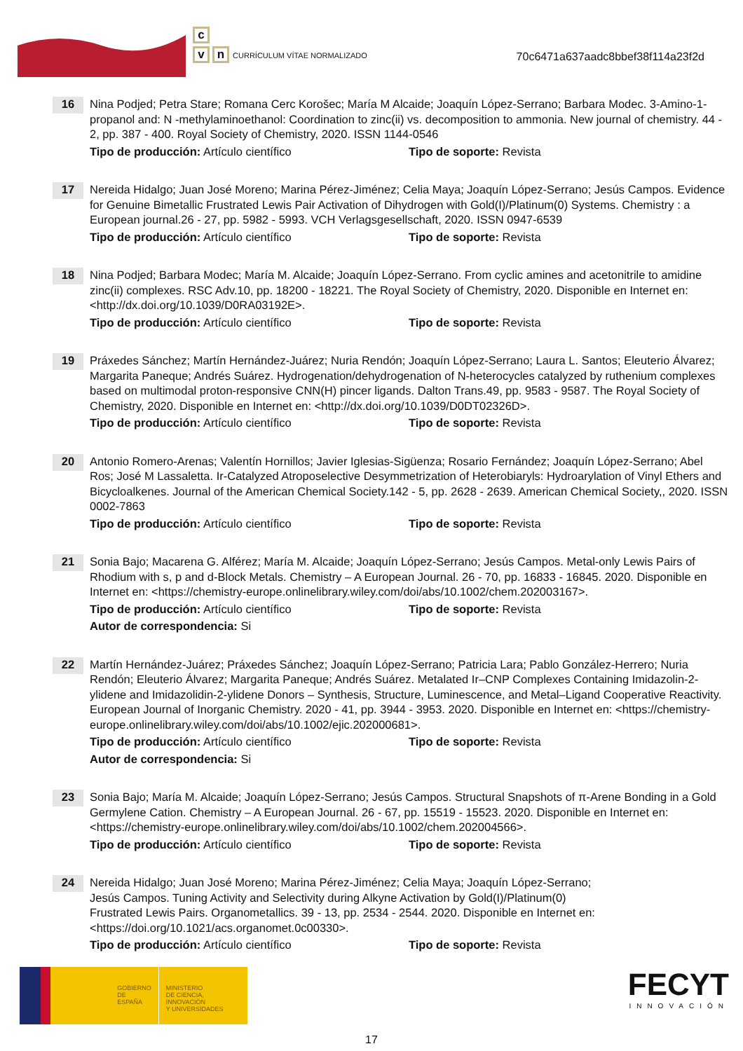c
vn CURRÍCULUM VÍTAE NORMALIZADO
70c6471a637aadc8bbef38f114a23f2d
16
Nina Podjed; Petra Stare; Romana Cerc Korošec; María M Alcaide; Joaquín López-Serrano; Barbara Modec. 3-Amino-1-propanol and: N -methylaminoethanol: Coordination to zinc(ii) vs. decomposition to ammonia. New journal of chemistry. 44 - 2, pp. 387 - 400. Royal Society of Chemistry, 2020. ISSN 1144-0546
Tipo de producción: Artículo científico Tipo de soporte: Revista
17
Nereida Hidalgo; Juan José Moreno; Marina Pérez-Jiménez; Celia Maya; Joaquín López-Serrano; Jesús Campos. Evidence for Genuine Bimetallic Frustrated Lewis Pair Activation of Dihydrogen with Gold(I)/Platinum(0) Systems. Chemistry : a European journal.26 - 27, pp. 5982 - 5993. VCH Verlagsgesellschaft, 2020. ISSN 0947-6539
Tipo de producción: Artículo científico Tipo de soporte: Revista
18
Nina Podjed; Barbara Modec; María M. Alcaide; Joaquín López-Serrano. From cyclic amines and acetonitrile to amidine zinc(ii) complexes. RSC Adv.10, pp. 18200 - 18221. The Royal Society of Chemistry, 2020. Disponible en Internet en: <http://dx.doi.org/10.1039/D0RA03192E>.
Tipo de producción: Artículo científico Tipo de soporte: Revista
19
Práxedes Sánchez; Martín Hernández-Juárez; Nuria Rendón; Joaquín López-Serrano; Laura L. Santos; Eleuterio Álvarez; Margarita Paneque; Andrés Suárez. Hydrogenation/dehydrogenation of N-heterocycles catalyzed by ruthenium complexes based on multimodal proton-responsive CNN(H) pincer ligands. Dalton Trans.49, pp. 9583 - 9587. The Royal Society of Chemistry, 2020. Disponible en Internet en: <http://dx.doi.org/10.1039/D0DT02326D>.
Tipo de producción: Artículo científico Tipo de soporte: Revista
20
Antonio Romero-Arenas; Valentín Hornillos; Javier Iglesias-Sigüenza; Rosario Fernández; Joaquín López-Serrano; Abel Ros; José M Lassaletta. Ir-Catalyzed Atroposelective Desymmetrization of Heterobiaryls: Hydroarylation of Vinyl Ethers and Bicycloalkenes. Journal of the American Chemical Society.142 - 5, pp. 2628 - 2639. American Chemical Society,, 2020. ISSN 0002-7863
Tipo de producción: Artículo científico Tipo de soporte: Revista
21
Sonia Bajo; Macarena G. Alférez; María M. Alcaide; Joaquín López-Serrano; Jesús Campos. Metal-only Lewis Pairs of Rhodium with s, p and d-Block Metals. Chemistry – A European Journal. 26 - 70, pp. 16833 - 16845. 2020. Disponible en Internet en: <https://chemistry-europe.onlinelibrary.wiley.com/doi/abs/10.1002/chem.202003167>.
Tipo de producción: Artículo científico Tipo de soporte: Revista
Autor de correspondencia: Si
22
Martín Hernández-Juárez; Práxedes Sánchez; Joaquín López-Serrano; Patricia Lara; Pablo González-Herrero; Nuria Rendón; Eleuterio Álvarez; Margarita Paneque; Andrés Suárez. Metalated Ir–CNP Complexes Containing Imidazolin-2-ylidene and Imidazolidin-2-ylidene Donors – Synthesis, Structure, Luminescence, and Metal–Ligand Cooperative Reactivity. European Journal of Inorganic Chemistry. 2020 - 41, pp. 3944 - 3953. 2020. Disponible en Internet en: <https://chemistry-europe.onlinelibrary.wiley.com/doi/abs/10.1002/ejic.202000681>.
Tipo de producción: Artículo científico Tipo de soporte: Revista
Autor de correspondencia: Si
23
Sonia Bajo; María M. Alcaide; Joaquín López-Serrano; Jesús Campos. Structural Snapshots of π-Arene Bonding in a Gold Germylene Cation. Chemistry – A European Journal. 26 - 67, pp. 15519 - 15523. 2020. Disponible en Internet en: <https://chemistry-europe.onlinelibrary.wiley.com/doi/abs/10.1002/chem.202004566>.
Tipo de producción: Artículo científico Tipo de soporte: Revista
24
Nereida Hidalgo; Juan José Moreno; Marina Pérez-Jiménez; Celia Maya; Joaquín López-Serrano;
Jesús Campos. Tuning Activity and Selectivity during Alkyne Activation by Gold(I)/Platinum(0)
Frustrated Lewis Pairs. Organometallics. 39 - 13, pp. 2534 - 2544. 2020. Disponible en Internet en:
<https://doi.org/10.1021/acs.organomet.0c00330>.
Tipo de producción: Artículo científico Tipo de soporte: Revista
GOBIERNO
DE ESPAÑA
MINISTERIO
DE CIENCIA, INNOVACIÓN
Y UNIVERSIDADES
FECYT
INNOVACIÓN
17